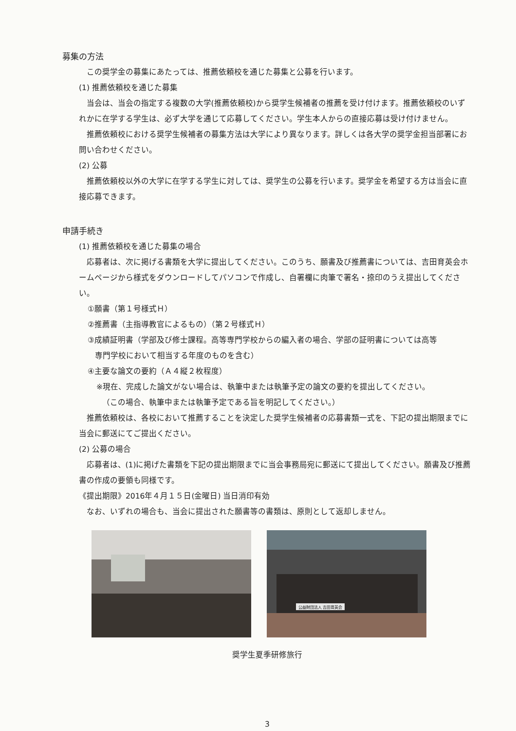募集の方法
この奨学金の募集にあたっては、推薦依頼校を通じた募集と公募を行います。
(1) 推薦依頼校を通じた募集
当会は、当会の指定する複数の大学(推薦依頼校)から奨学生候補者の推薦を受け付けます。推薦依頼校のいずれかに在学する学生は、必ず大学を通じて応募してください。学生本人からの直接応募は受け付けません。
推薦依頼校における奨学生候補者の募集方法は大学により異なります。詳しくは各大学の奨学金担当部署にお問い合わせください。
(2) 公募
推薦依頼校以外の大学に在学する学生に対しては、奨学生の公募を行います。奨学金を希望する方は当会に直接応募できます。
申請手続き
(1) 推薦依頼校を通じた募集の場合
応募者は、次に掲げる書類を大学に提出してください。このうち、願書及び推薦書については、吉田育英会ホームページから様式をダウンロードしてパソコンで作成し、自署欄に肉筆で署名・捺印のうえ提出してください。
①願書（第１号様式Ｈ）
②推薦書（主指導教官によるもの）（第２号様式Ｈ）
③成績証明書（学部及び修士課程。高等専門学校からの編入者の場合、学部の証明書については高等
専門学校において相当する年度のものを含む）
④主要な論文の要約（Ａ４縦２枚程度）
※現在、完成した論文がない場合は、執筆中または執筆予定の論文の要約を提出してください。
（この場合、執筆中または執筆予定である旨を明記してください。）
推薦依頼校は、各校において推薦することを決定した奨学生候補者の応募書類一式を、下記の提出期限までに当会に郵送にてご提出ください。
(2) 公募の場合
応募者は、(1)に掲げた書類を下記の提出期限までに当会事務局宛に郵送にて提出してください。願書及び推薦書の作成の要領も同様です。
《提出期限》2016年４月１５日(金曜日) 当日消印有効
なお、いずれの場合も、当会に提出された願書等の書類は、原則として返却しません。
公益財団法人 吉田育英会
奨学生夏季研修旅行
3